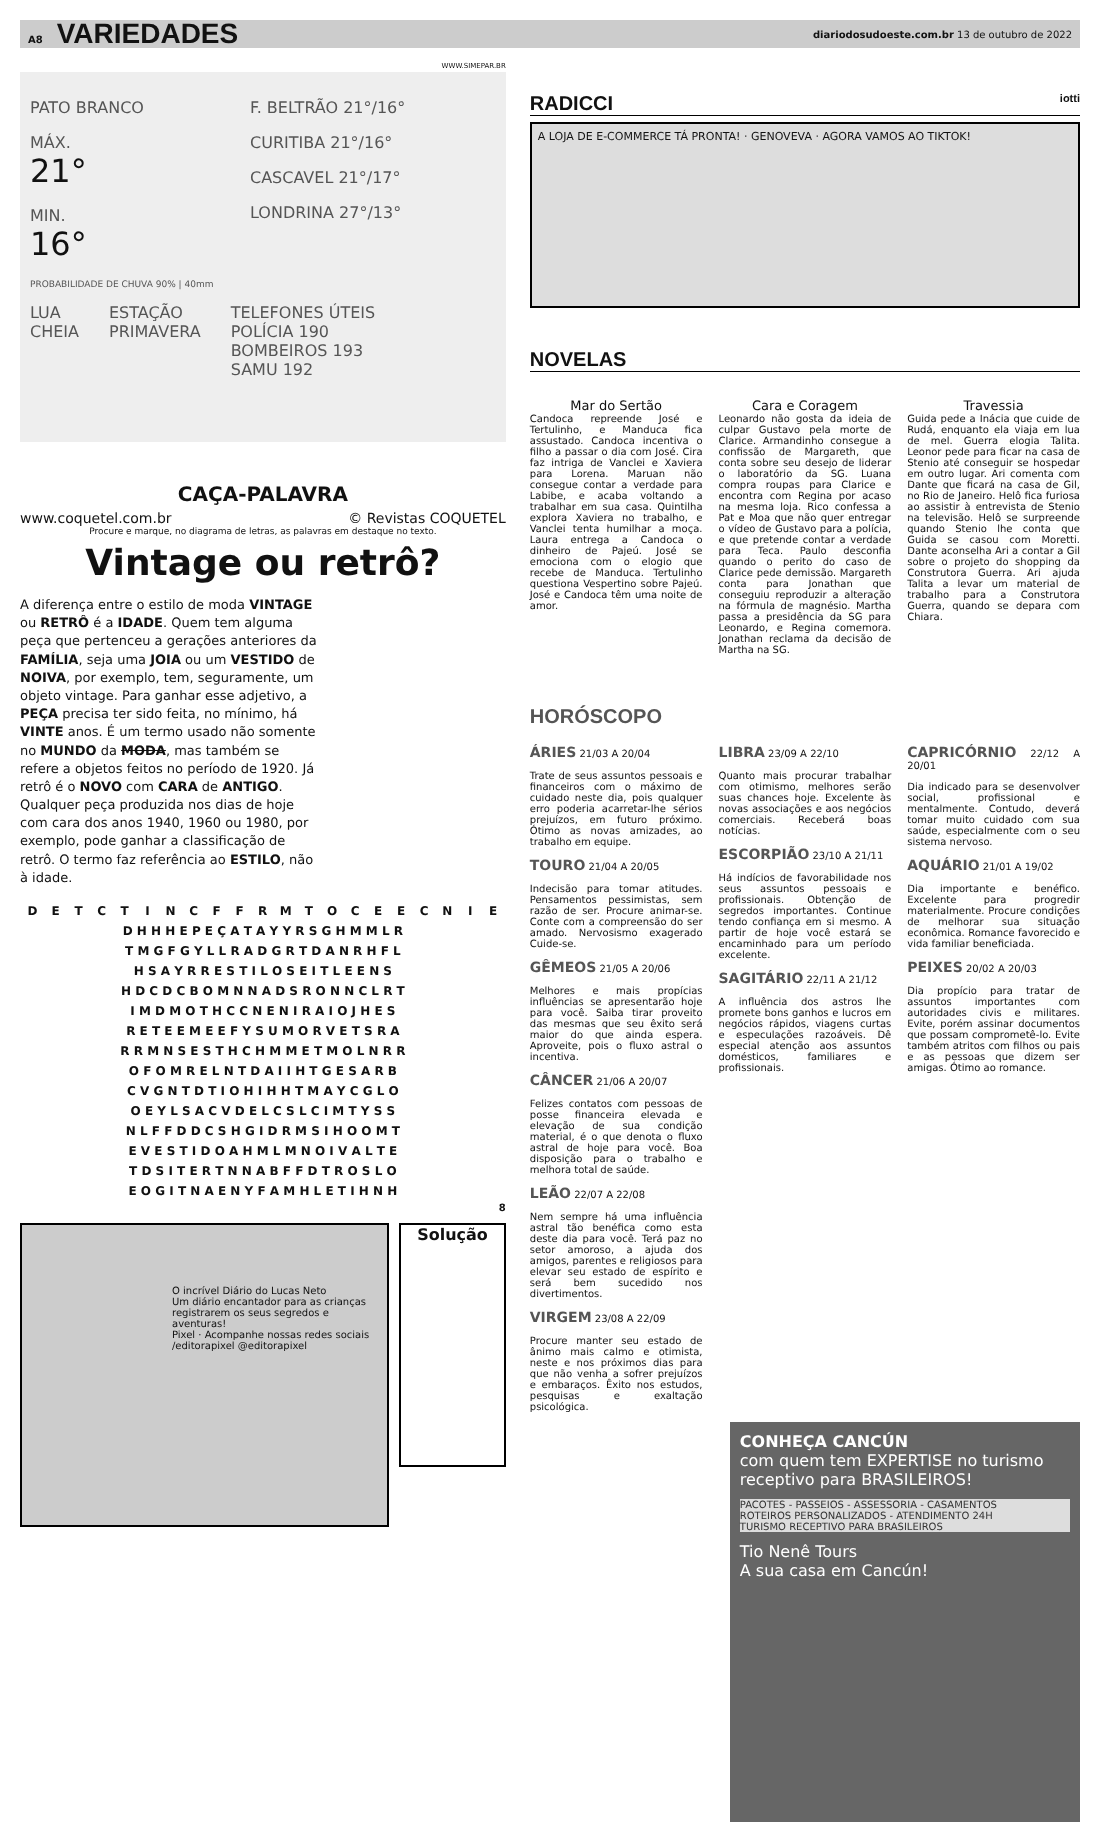A8 VARIEDADES
diariodosudoeste.com.br 13 de outubro de 2022
WWW.SIMEPAR.BR
PATO BRANCO
MÁX.
21°
MIN.
16°
F. BELTRÃO 21°/16°
CURITIBA 21°/16°
CASCAVEL 21°/17°
LONDRINA 27°/13°
PROBABILIDADE DE CHUVA 90% | 40mm
LUA
CHEIA
ESTAÇÃO
PRIMAVERA
TELEFONES ÚTEIS
POLÍCIA 190
BOMBEIROS 193
SAMU 192
CAÇA-PALAVRA
www.coquetel.com.br © Revistas COQUETEL
Procure e marque, no diagrama de letras, as palavras em destaque no texto.
Vintage ou retrô?
A diferença entre o estilo de moda VINTAGE ou RETRÔ é a IDADE. Quem tem alguma peça que pertenceu a gerações anteriores da FAMÍLIA, seja uma JOIA ou um VESTIDO de NOIVA, por exemplo, tem, seguramente, um objeto vintage. Para ganhar esse adjetivo, a PEÇA precisa ter sido feita, no mínimo, há VINTE anos. É um termo usado não somente no MUNDO da MODA, mas também se refere a objetos feitos no período de 1920. Já retrô é o NOVO com CARA de ANTIGO. Qualquer peça produzida nos dias de hoje com cara dos anos 1940, 1960 ou 1980, por exemplo, pode ganhar a classificação de retrô. O termo faz referência ao ESTILO, não à idade.
| D | E | T | C | T | I | N | C | F | F | R | M | T | O | C | E | E | C | N | I | E |
| D H H H E P E Ç A T A Y Y R S G H M M L R | | | | | | | | | | | | | | | | | | | | |
| T M G F G Y L L R A D G R T D A N R H F L | | | | | | | | | | | | | | | | | | | | |
| H S A Y R R E S T I L O S E I T L E E N S | | | | | | | | | | | | | | | | | | | | |
| H D C D C B O M N N A D S R O N N C L R T | | | | | | | | | | | | | | | | | | | | |
| I M D M O T H C C N E N I R A I O J H E S | | | | | | | | | | | | | | | | | | | | |
| R E T E E M E E F Y S U M O R V E T S R A | | | | | | | | | | | | | | | | | | | | |
| R R M N S E S T H C H M M E T M O L N R R | | | | | | | | | | | | | | | | | | | | |
| O F O M R E L N T D A I I H T G E S A R B | | | | | | | | | | | | | | | | | | | | |
| C V G N T D T I O H I H H T M A Y C G L O | | | | | | | | | | | | | | | | | | | | |
| O E Y L S A C V D E L C S L C I M T Y S S | | | | | | | | | | | | | | | | | | | | |
| N L F F D D C S H G I D R M S I H O O M T | | | | | | | | | | | | | | | | | | | | |
| E V E S T I D O A H M L M N O I V A L T E | | | | | | | | | | | | | | | | | | | | |
| T D S I T E R T N N A B F F D T R O S L O | | | | | | | | | | | | | | | | | | | | |
| E O G I T N A E N Y F A M H L E T I H N H | | | | | | | | | | | | | | | | | | | | |
8
O incrível Diário do Lucas Neto
Um diário encantador para as crianças registrarem os seus segredos e aventuras!
Pixel · Acompanhe nossas redes sociais /editorapixel @editorapixel
Solução
RADICCI iotti
A LOJA DE E-COMMERCE TÁ PRONTA! · GENOVEVA · AGORA VAMOS AO TIKTOK!
NOVELAS
Mar do Sertão
Candoca repreende José e Tertulinho, e Manduca fica assustado. Candoca incentiva o filho a passar o dia com José. Cira faz intriga de Vanclei e Xaviera para Lorena. Maruan não consegue contar a verdade para Labibe, e acaba voltando a trabalhar em sua casa. Quintilha explora Xaviera no trabalho, e Vanclei tenta humilhar a moça. Laura entrega a Candoca o dinheiro de Pajeú. José se emociona com o elogio que recebe de Manduca. Tertulinho questiona Vespertino sobre Pajeú. José e Candoca têm uma noite de amor.
Cara e Coragem
Leonardo não gosta da ideia de culpar Gustavo pela morte de Clarice. Armandinho consegue a confissão de Margareth, que conta sobre seu desejo de liderar o laboratório da SG. Luana compra roupas para Clarice e encontra com Regina por acaso na mesma loja. Rico confessa a Pat e Moa que não quer entregar o vídeo de Gustavo para a polícia, e que pretende contar a verdade para Teca. Paulo desconfia quando o perito do caso de Clarice pede demissão. Margareth conta para Jonathan que conseguiu reproduzir a alteração na fórmula de magnésio. Martha passa a presidência da SG para Leonardo, e Regina comemora. Jonathan reclama da decisão de Martha na SG.
Travessia
Guida pede a Inácia que cuide de Rudá, enquanto ela viaja em lua de mel. Guerra elogia Talita. Leonor pede para ficar na casa de Stenio até conseguir se hospedar em outro lugar. Ari comenta com Dante que ficará na casa de Gil, no Rio de Janeiro. Helô fica furiosa ao assistir à entrevista de Stenio na televisão. Helô se surpreende quando Stenio lhe conta que Guida se casou com Moretti. Dante aconselha Ari a contar a Gil sobre o projeto do shopping da Construtora Guerra. Ari ajuda Talita a levar um material de trabalho para a Construtora Guerra, quando se depara com Chiara.
HORÓSCOPO
ÁRIES 21/03 A 20/04
Trate de seus assuntos pessoais e financeiros com o máximo de cuidado neste dia, pois qualquer erro poderia acarretar-lhe sérios prejuízos, em futuro próximo. Ótimo as novas amizades, ao trabalho em equipe.
TOURO 21/04 A 20/05
Indecisão para tomar atitudes. Pensamentos pessimistas, sem razão de ser. Procure animar-se. Conte com a compreensão do ser amado. Nervosismo exagerado Cuide-se.
GÊMEOS 21/05 A 20/06
Melhores e mais propícias influências se apresentarão hoje para você. Saiba tirar proveito das mesmas que seu êxito será maior do que ainda espera. Aproveite, pois o fluxo astral o incentiva.
CÂNCER 21/06 A 20/07
Felizes contatos com pessoas de posse financeira elevada e elevação de sua condição material, é o que denota o fluxo astral de hoje para você. Boa disposição para o trabalho e melhora total de saúde.
LEÃO 22/07 A 22/08
Nem sempre há uma influência astral tão benéfica como esta deste dia para você. Terá paz no setor amoroso, a ajuda dos amigos, parentes e religiosos para elevar seu estado de espírito e será bem sucedido nos divertimentos.
VIRGEM 23/08 A 22/09
Procure manter seu estado de ânimo mais calmo e otimista, neste e nos próximos dias para que não venha a sofrer prejuízos e embaraços. Êxito nos estudos, pesquisas e exaltação psicológica.
LIBRA 23/09 A 22/10
Quanto mais procurar trabalhar com otimismo, melhores serão suas chances hoje. Excelente às novas associações e aos negócios comerciais. Receberá boas notícias.
ESCORPIÃO 23/10 A 21/11
Há indícios de favorabilidade nos seus assuntos pessoais e profissionais. Obtenção de segredos importantes. Continue tendo confiança em si mesmo. A partir de hoje você estará se encaminhado para um período excelente.
SAGITÁRIO 22/11 A 21/12
A influência dos astros lhe promete bons ganhos e lucros em negócios rápidos, viagens curtas e especulações razoáveis. Dê especial atenção aos assuntos domésticos, familiares e profissionais.
CAPRICÓRNIO 22/12 A 20/01
Dia indicado para se desenvolver social, profissional e mentalmente. Contudo, deverá tomar muito cuidado com sua saúde, especialmente com o seu sistema nervoso.
AQUÁRIO 21/01 A 19/02
Dia importante e benéfico. Excelente para progredir materialmente. Procure condições de melhorar sua situação econômica. Romance favorecido e vida familiar beneficiada.
PEIXES 20/02 A 20/03
Dia propício para tratar de assuntos importantes com autoridades civis e militares. Evite, porém assinar documentos que possam comprometê-lo. Evite também atritos com filhos ou pais e as pessoas que dizem ser amigas. Ótimo ao romance.
CONHEÇA CANCÚN
com quem tem EXPERTISE no turismo receptivo para BRASILEIROS!
PACOTES - PASSEIOS - ASSESSORIA - CASAMENTOS
ROTEIROS PERSONALIZADOS - ATENDIMENTO 24H
TURISMO RECEPTIVO PARA BRASILEIROS
Tio Nenê Tours
A sua casa em Cancún!